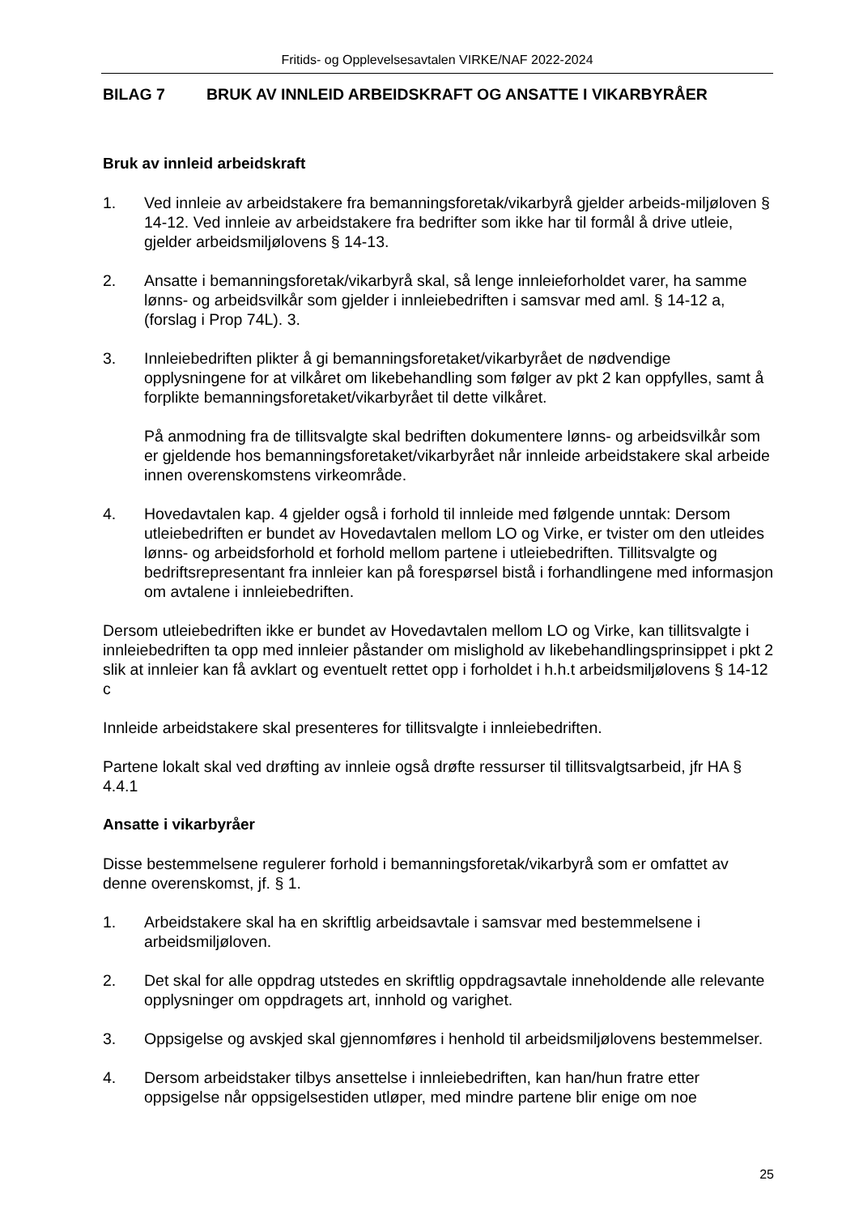Fritids- og Opplevelsesavtalen VIRKE/NAF 2022-2024
BILAG 7 BRUK AV INNLEID ARBEIDSKRAFT OG ANSATTE I VIKARBYRÅER
Bruk av innleid arbeidskraft
1. Ved innleie av arbeidstakere fra bemanningsforetak/vikarbyrå gjelder arbeids-miljøloven § 14-12. Ved innleie av arbeidstakere fra bedrifter som ikke har til formål å drive utleie, gjelder arbeidsmiljølovens § 14-13.
2. Ansatte i bemanningsforetak/vikarbyrå skal, så lenge innleieforholdet varer, ha samme lønns- og arbeidsvilkår som gjelder i innleiebedriften i samsvar med aml. § 14-12 a, (forslag i Prop 74L). 3.
3. Innleiebedriften plikter å gi bemanningsforetaket/vikarbyrået de nødvendige opplysningene for at vilkåret om likebehandling som følger av pkt 2 kan oppfylles, samt å forplikte bemanningsforetaket/vikarbyrået til dette vilkåret.
På anmodning fra de tillitsvalgte skal bedriften dokumentere lønns- og arbeidsvilkår som er gjeldende hos bemanningsforetaket/vikarbyrået når innleide arbeidstakere skal arbeide innen overenskomstens virkeområde.
4. Hovedavtalen kap. 4 gjelder også i forhold til innleide med følgende unntak: Dersom utleiebedriften er bundet av Hovedavtalen mellom LO og Virke, er tvister om den utleides lønns- og arbeidsforhold et forhold mellom partene i utleiebedriften. Tillitsvalgte og bedriftsrepresentant fra innleier kan på forespørsel bistå i forhandlingene med informasjon om avtalene i innleiebedriften.
Dersom utleiebedriften ikke er bundet av Hovedavtalen mellom LO og Virke, kan tillitsvalgte i innleiebedriften ta opp med innleier påstander om mislighold av likebehandlingsprinsippet i pkt 2 slik at innleier kan få avklart og eventuelt rettet opp i forholdet i h.h.t arbeidsmiljølovens § 14-12 c
Innleide arbeidstakere skal presenteres for tillitsvalgte i innleiebedriften.
Partene lokalt skal ved drøfting av innleie også drøfte ressurser til tillitsvalgtsarbeid, jfr HA § 4.4.1
Ansatte i vikarbyråer
Disse bestemmelsene regulerer forhold i bemanningsforetak/vikarbyrå som er omfattet av denne overenskomst, jf. § 1.
1. Arbeidstakere skal ha en skriftlig arbeidsavtale i samsvar med bestemmelsene i arbeidsmiljøloven.
2. Det skal for alle oppdrag utstedes en skriftlig oppdragsavtale inneholdende alle relevante opplysninger om oppdragets art, innhold og varighet.
3. Oppsigelse og avskjed skal gjennomføres i henhold til arbeidsmiljølovens bestemmelser.
4. Dersom arbeidstaker tilbys ansettelse i innleiebedriften, kan han/hun fratre etter oppsigelse når oppsigelsestiden utløper, med mindre partene blir enige om noe
25